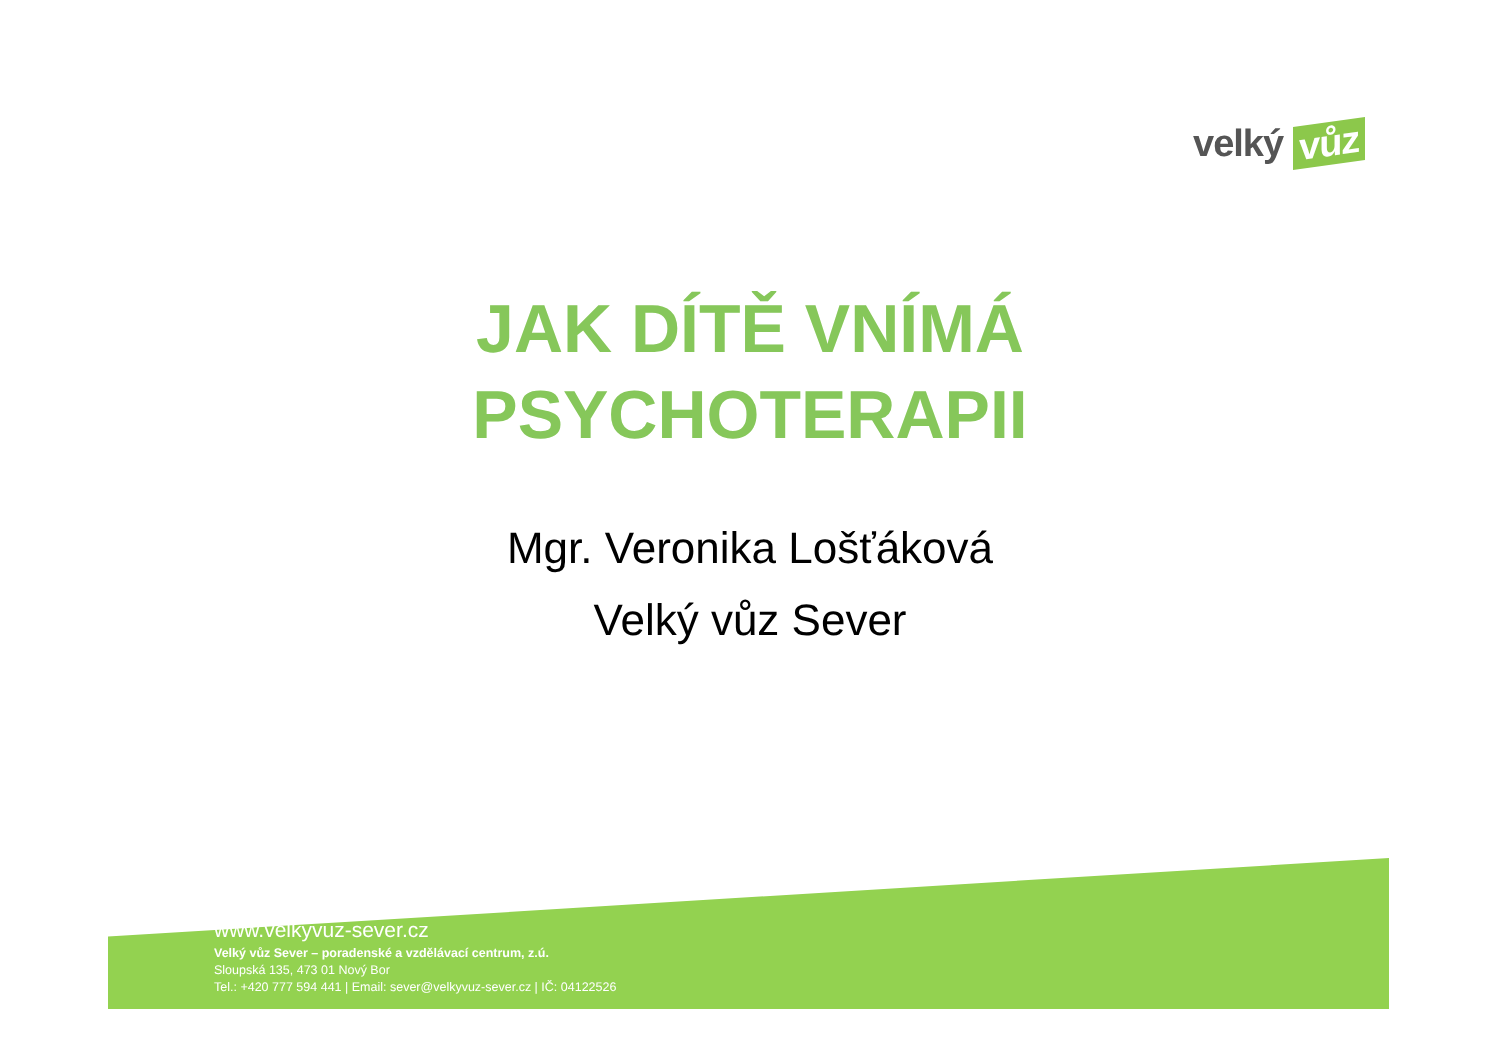velký vůz
JAK DÍTĚ VNÍMÁ PSYCHOTERAPII
Mgr. Veronika Lošťáková
Velký vůz Sever
www.velkyvuz-sever.cz
Velký vůz Sever – poradenské a vzdělávací centrum, z.ú.
Sloupská 135, 473 01 Nový Bor
Tel.: +420 777 594 441 | Email: sever@velkyvuz-sever.cz | IČ: 04122526